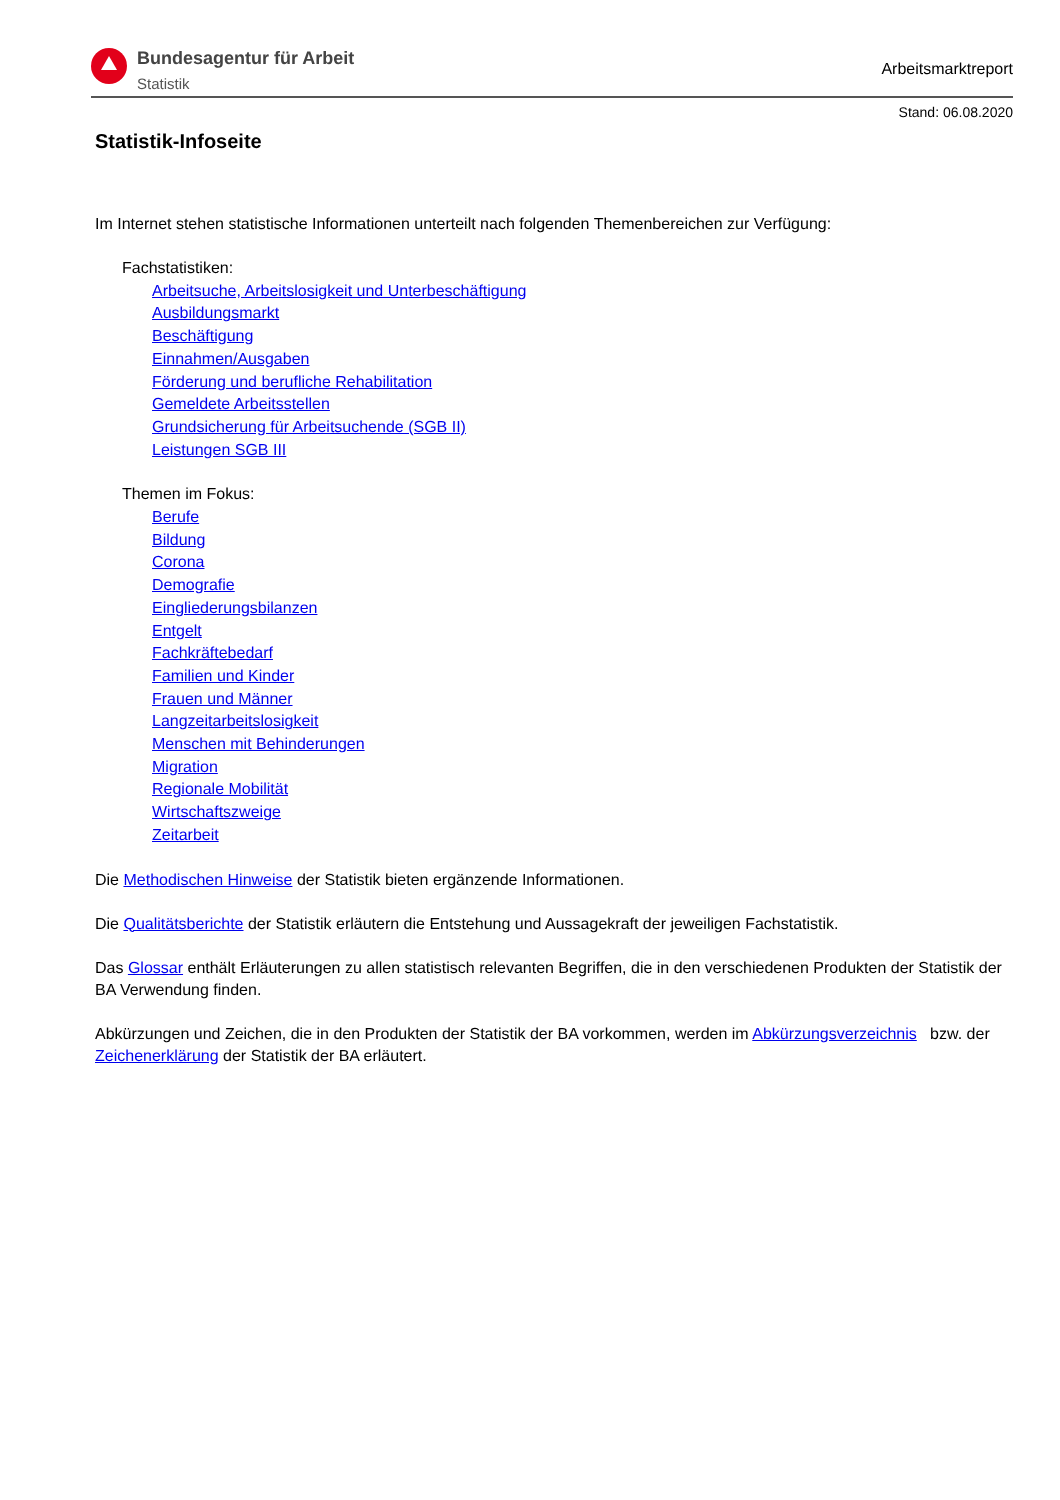Bundesagentur für Arbeit
Statistik
Arbeitsmarktreport
Stand: 06.08.2020
Statistik-Infoseite
Im Internet stehen statistische Informationen unterteilt nach folgenden Themenbereichen zur Verfügung:
Fachstatistiken:
Arbeitsuche, Arbeitslosigkeit und Unterbeschäftigung
Ausbildungsmarkt
Beschäftigung
Einnahmen/Ausgaben
Förderung und berufliche Rehabilitation
Gemeldete Arbeitsstellen
Grundsicherung für Arbeitsuchende (SGB II)
Leistungen SGB III
Themen im Fokus:
Berufe
Bildung
Corona
Demografie
Eingliederungsbilanzen
Entgelt
Fachkräftebedarf
Familien und Kinder
Frauen und Männer
Langzeitarbeitslosigkeit
Menschen mit Behinderungen
Migration
Regionale Mobilität
Wirtschaftszweige
Zeitarbeit
Die Methodischen Hinweise der Statistik bieten ergänzende Informationen.
Die Qualitätsberichte der Statistik erläutern die Entstehung und Aussagekraft der jeweiligen Fachstatistik.
Das Glossar enthält Erläuterungen zu allen statistisch relevanten Begriffen, die in den verschiedenen Produkten der Statistik der BA Verwendung finden.
Abkürzungen und Zeichen, die in den Produkten der Statistik der BA vorkommen, werden im Abkürzungsverzeichnis bzw. der Zeichenerklärung der Statistik der BA erläutert.